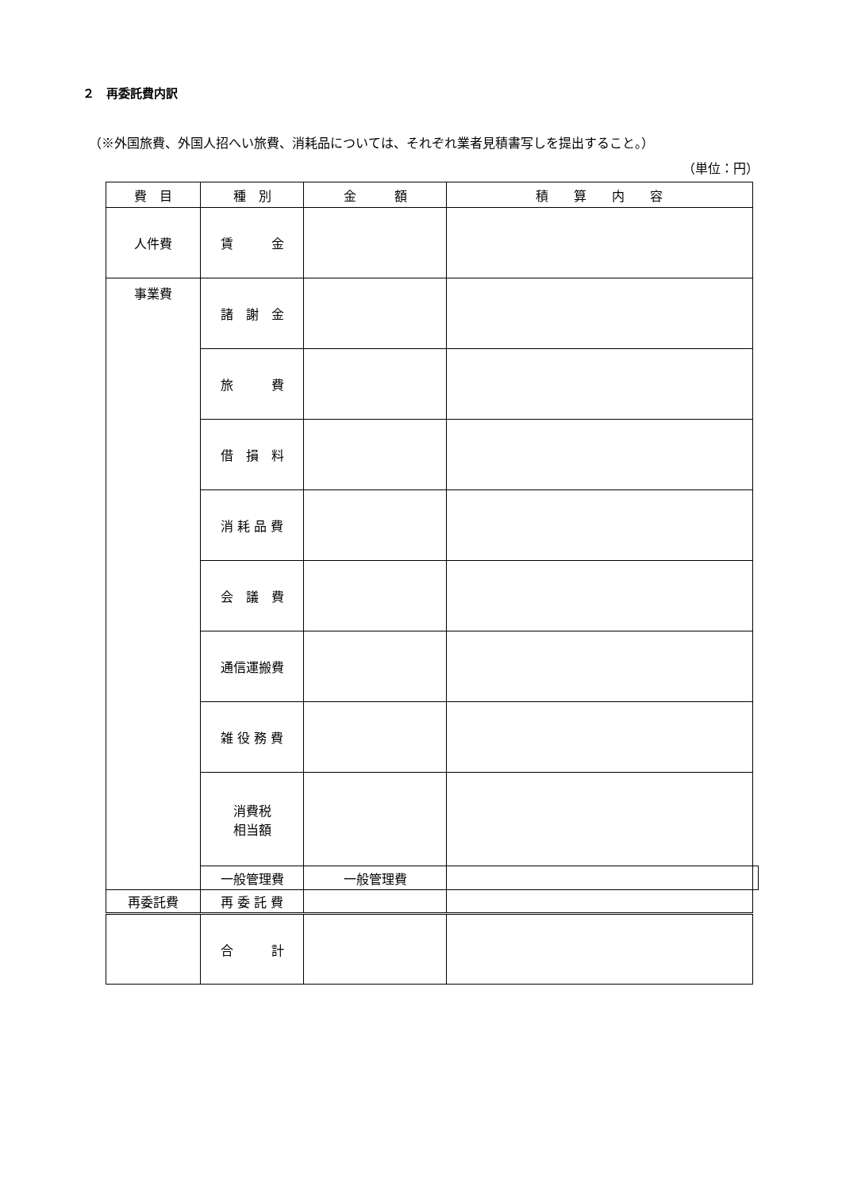２　再委託費内訳
（※外国旅費、外国人招へい旅費、消耗品については、それぞれ業者見積書写しを提出すること。）
（単位：円）
| 費 目 | 種 別 | 金 額 | 積 算 内 容 | |
| --- | --- | --- | --- | --- |
| 人件費 | 賃 金 | | | |
| 事業費 | 諸 謝 金 | | | |
| | 旅 費 | | | |
| | 借 損 料 | | | |
| | 消 耗 品 費 | | | |
| | 会 議 費 | | | |
| | 通信運搬費 | | | |
| | 雑 役 務 費 | | | |
| | 消費税 相当額 | | | |
| | 一般管理費 | 一般管理費 | | |
| 再委託費 | 再 委 託 費 | | | |
| | 合 計 | | | |